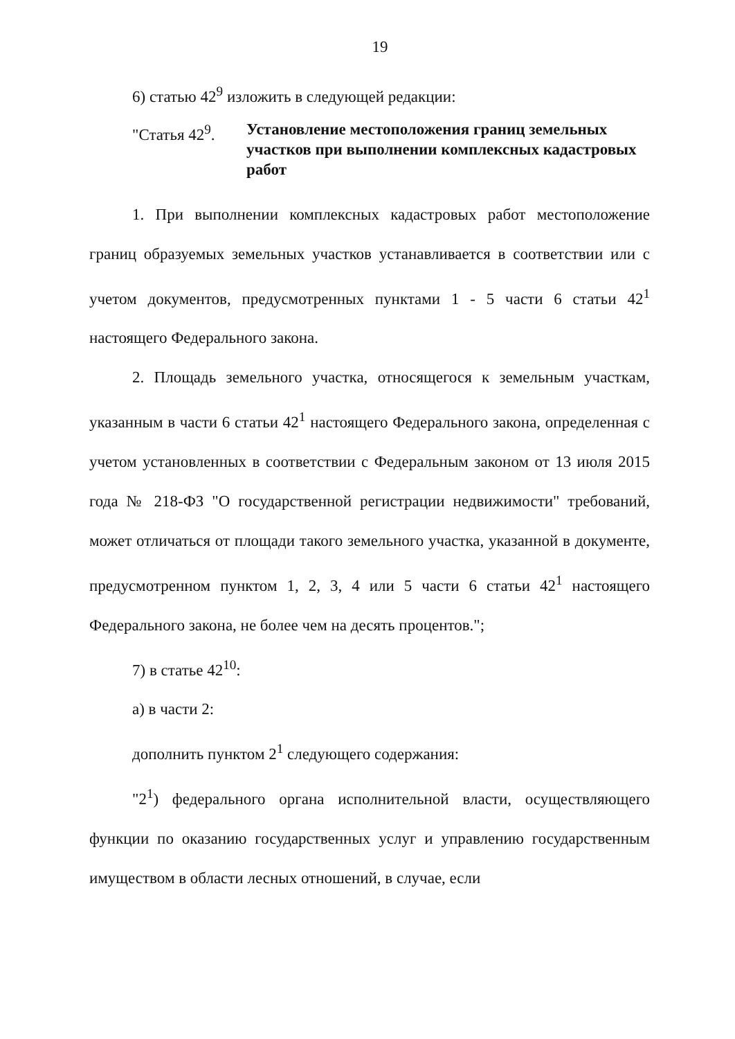19
6) статью 42<sup>9</sup> изложить в следующей редакции:
"Статья 42<sup>9</sup>.
Установление местоположения границ земельных участков при выполнении комплексных кадастровых работ
1. При выполнении комплексных кадастровых работ местоположение границ образуемых земельных участков устанавливается в соответствии или с учетом документов, предусмотренных пунктами 1 - 5 части 6 статьи 42<sup>1</sup> настоящего Федерального закона.
2. Площадь земельного участка, относящегося к земельным участкам, указанным в части 6 статьи 42<sup>1</sup> настоящего Федерального закона, определенная с учетом установленных в соответствии с Федеральным законом от 13 июля 2015 года № 218-ФЗ "О государственной регистрации недвижимости" требований, может отличаться от площади такого земельного участка, указанной в документе, предусмотренном пунктом 1, 2, 3, 4 или 5 части 6 статьи 42<sup>1</sup> настоящего Федерального закона, не более чем на десять процентов.";
7) в статье 42<sup>10</sup>:
а) в части 2:
дополнить пунктом 2<sup>1</sup> следующего содержания:
"2<sup>1</sup>) федерального органа исполнительной власти, осуществляющего функции по оказанию государственных услуг и управлению государственным имуществом в области лесных отношений, в случае, если